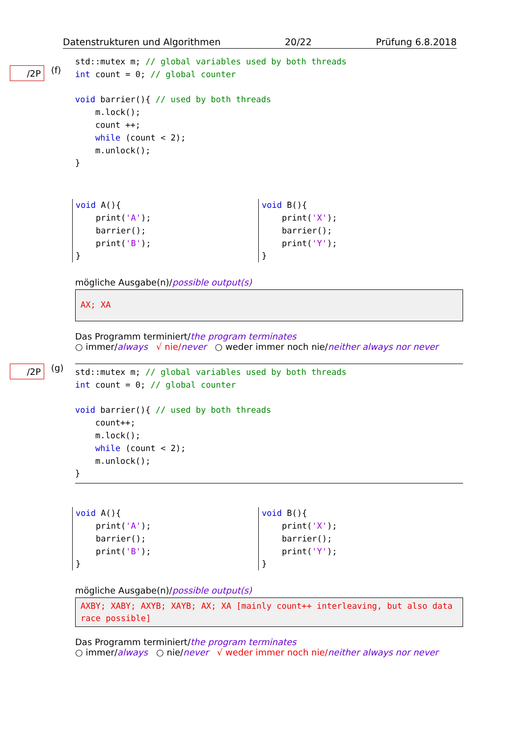Datenstrukturen und Algorithmen 20/22 Prüfung 6.8.2018
/2P (f)
std::mutex m; // global variables used by both threads
int count = 0; // global counter

void barrier(){ // used by both threads
    m.lock();
    count ++;
    while (count < 2);
    m.unlock();
}
void A(){
    print('A');
    barrier();
    print('B');
}
void B(){
    print('X');
    barrier();
    print('Y');
}
mögliche Ausgabe(n)/possible output(s)
AX; XA
Das Programm terminiert/the program terminates
○ immer/always √ nie/never ○ weder immer noch nie/neither always nor never
/2P (g)
std::mutex m; // global variables used by both threads
int count = 0; // global counter

void barrier(){ // used by both threads
    count++;
    m.lock();
    while (count < 2);
    m.unlock();
}
void A(){
    print('A');
    barrier();
    print('B');
}
void B(){
    print('X');
    barrier();
    print('Y');
}
mögliche Ausgabe(n)/possible output(s)
AXBY; XABY; AXYB; XAYB; AX; XA [mainly count++ interleaving, but also data race possible]
Das Programm terminiert/the program terminates
○ immer/always ○ nie/never √ weder immer noch nie/neither always nor never